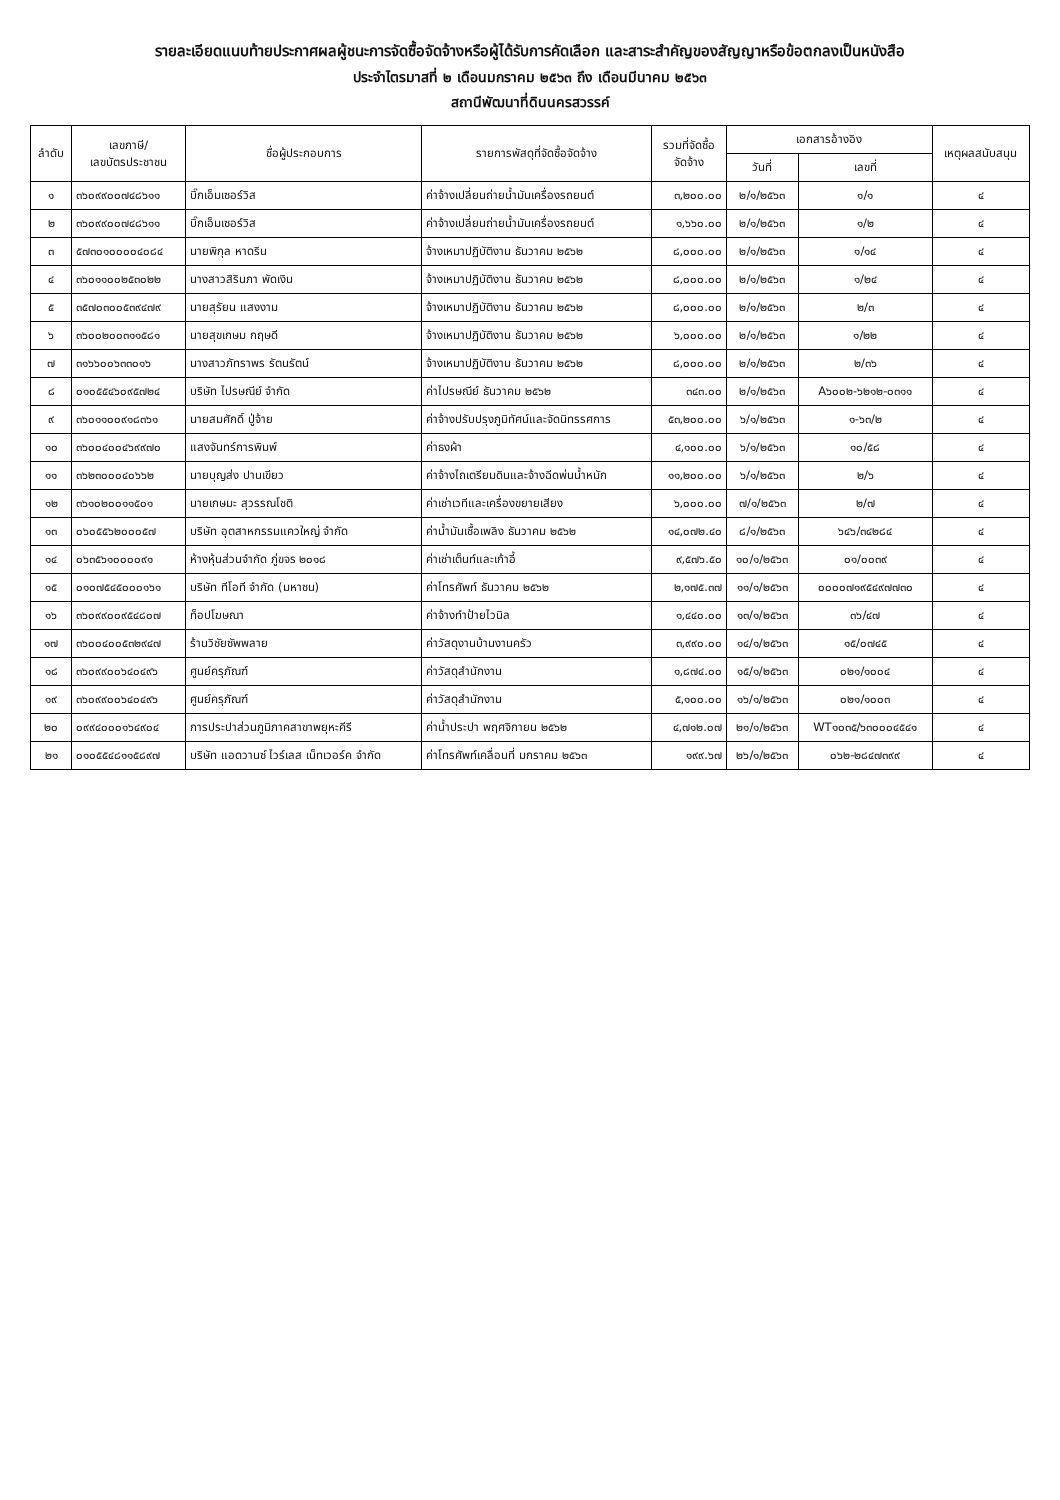รายละเอียดแนบท้ายประกาศผลผู้ชนะการจัดซื้อจัดจ้างหรือผู้ได้รับการคัดเลือก และสาระสำคัญของสัญญาหรือข้อตกลงเป็นหนังสือ
ประจำไตรมาสที่ ๒ เดือนมกราคม ๒๕๖๓ ถึง เดือนมีนาคม ๒๕๖๓
สถานีพัฒนาที่ดินนครสวรรค์
| ลำดับ | เลขภาษี/ เลขบัตรประชาชน | ชื่อผู้ประกอบการ | รายการพัสดุที่จัดซื้อจัดจ้าง | รวมที่จัดซื้อ จัดจ้าง | เอกสารอ้างอิง | | เหตุผลสนับสนุน |
| --- | --- | --- | --- | --- | --- | --- | --- |
| | | | | | วันที่ | เลขที่ | |
| ๑ | ๓๖๐๙๙๐๐๗๔๘๖๑๑ | บิ๊กเอ็มเซอร์วิส | ค่าจ้างเปลี่ยนถ่ายน้ำมันเครื่องรถยนต์ | ๓,๒๐๐.๐๐ | ๒/๑/๒๕๖๓ | ๑/๑ | ๔ |
| ๒ | ๓๖๐๙๙๐๐๗๔๘๖๑๑ | บิ๊กเอ็มเซอร์วิส | ค่าจ้างเปลี่ยนถ่ายน้ำมันเครื่องรถยนต์ | ๑,๖๖๐.๐๐ | ๒/๑/๒๕๖๓ | ๑/๒ | ๔ |
| ๓ | ๕๗๓๐๑๐๐๐๐๔๐๘๔ | นายพิกุล หาดริน | จ้างเหมาปฏิบัติงาน ธันวาคม ๒๕๖๒ | ๘,๐๐๐.๐๐ | ๒/๑/๒๕๖๓ | ๑/๑๔ | ๔ |
| ๔ | ๓๖๐๑๑๐๐๒๕๓๐๒๒ | นางสาวสิรินภา พัดเงิน | จ้างเหมาปฏิบัติงาน ธันวาคม ๒๕๖๒ | ๘,๐๐๐.๐๐ | ๒/๑/๒๕๖๓ | ๑/๒๔ | ๔ |
| ๕ | ๓๕๗๐๓๐๐๕๓๙๔๗๙ | นายสุรัยน แสงงาม | จ้างเหมาปฏิบัติงาน ธันวาคม ๒๕๖๒ | ๘,๐๐๐.๐๐ | ๒/๑/๒๕๖๓ | ๒/๓ | ๔ |
| ๖ | ๓๖๐๐๒๐๐๓๑๑๕๘๑ | นายสุขเกษม กฤษดี | จ้างเหมาปฏิบัติงาน ธันวาคม ๒๕๖๒ | ๖,๐๐๐.๐๐ | ๒/๑/๒๕๖๓ | ๑/๒๒ | ๔ |
| ๗ | ๓๑๖๖๐๐๖๓๓๐๑๖ | นางสาวภัทราพร รัตนรัตน์ | จ้างเหมาปฏิบัติงาน ธันวาคม ๒๕๖๒ | ๘,๐๐๐.๐๐ | ๒/๑/๒๕๖๓ | ๒/๓๖ | ๔ |
| ๘ | ๐๑๐๕๕๔๖๐๙๕๗๒๔ | บริษัท ไปรษณีย์ จำกัด | ค่าไปรษณีย์ ธันวาคม ๒๕๖๒ | ๓๔๓.๐๐ | ๒/๑/๒๕๖๓ | A๖๐๐๒-๖๒๑๒-๐๓๑๑ | ๔ |
| ๙ | ๓๖๐๑๑๐๐๙๑๘๓๖๑ | นายสมศักดิ์ ปู่จ้าย | ค่าจ้างปรับปรุงภูมิทัศน์และจัดนิทรรศการ | ๕๓,๒๐๐.๐๐ | ๖/๑/๒๕๖๓ | ๑-๖๓/๒ | ๔ |
| ๑๐ | ๓๖๐๐๔๐๐๔๖๙๙๗๐ | แสงจันทร์การพิมพ์ | ค่าธงผ้า | ๔,๑๐๐.๐๐ | ๖/๑/๒๕๖๓ | ๑๐/๕๘ | ๔ |
| ๑๑ | ๓๖๒๓๐๐๐๔๐๖๖๒ | นายบุญส่ง ปานเขียว | ค่าจ้างไถเตรียมดินและจ้างฉีดพ่นน้ำหมัก | ๑๑,๒๐๐.๐๐ | ๖/๑/๒๕๖๓ | ๒/๖ | ๔ |
| ๑๒ | ๓๖๑๐๒๐๐๑๑๕๐๑ | นายเกษมะ สุวรรณโชติ | ค่าเช่าเวทีและเครื่องขยายเสียง | ๖,๐๐๐.๐๐ | ๗/๑/๒๕๖๓ | ๒/๗ | ๔ |
| ๑๓ | ๐๖๐๕๕๖๒๐๐๐๕๗ | บริษัท อุตสาหกรรมแควใหญ่ จำกัด | ค่าน้ำมันเชื้อเพลิง ธันวาคม ๒๕๖๒ | ๑๔,๐๗๒.๔๐ | ๘/๑/๒๕๖๓ | ๖๔๖/๓๔๒๘๔ | ๔ |
| ๑๔ | ๐๖๓๕๖๑๐๐๐๐๙๑ | ห้างหุ้นส่วนจำกัด ภู่ขจร ๒๐๑๘ | ค่าเช่าเต็นท์และเก้าอี้ | ๙,๕๗๖.๕๐ | ๑๐/๑/๒๕๖๓ | ๐๑/๐๐๓๙ | ๔ |
| ๑๕ | ๐๑๐๗๕๔๕๐๐๐๑๖๑ | บริษัท ทีโอที จำกัด (มหาชน) | ค่าโทรศัพท์ ธันวาคม ๒๕๖๒ | ๒,๑๗๕.๓๗ | ๑๑/๑/๒๕๖๓ | ๐๐๐๐๗๑๙๕๔๙๗๗๓๐ | ๔ |
| ๑๖ | ๓๖๐๙๙๐๐๙๕๔๘๐๗ | ท็อปโฆษณา | ค่าจ้างทำป้ายไวนิล | ๑,๔๔๐.๐๐ | ๑๓/๑/๒๕๖๓ | ๓๖/๔๗ | ๔ |
| ๑๗ | ๓๖๐๐๔๐๐๕๓๒๙๔๗ | ร้านวิชัยซัพพลาย | ค่าวัสดุงานบ้านงานครัว | ๓,๙๙๐.๐๐ | ๑๔/๑/๒๕๖๓ | ๑๕/๐๗๔๕ | ๔ |
| ๑๘ | ๓๖๐๙๙๐๐๖๔๐๔๙๖ | ศูนย์ครุภัณฑ์ | ค่าวัสดุสำนักงาน | ๑,๘๗๔.๐๐ | ๑๕/๑/๒๕๖๓ | ๐๒๑/๑๐๐๔ | ๔ |
| ๑๙ | ๓๖๐๙๙๐๐๖๔๐๔๙๖ | ศูนย์ครุภัณฑ์ | ค่าวัสดุสำนักงาน | ๕,๑๐๐.๐๐ | ๑๖/๑/๒๕๖๓ | ๐๒๑/๑๐๐๓ | ๔ |
| ๒๐ | ๐๙๙๔๐๐๐๑๖๔๙๐๔ | การประปาส่วนภูมิภาคสาขาพยุหะคีรี | ค่าน้ำประปา พฤศจิกายน ๒๕๖๒ | ๔,๗๑๒.๐๗ | ๒๑/๑/๒๕๖๓ | WT๑๐๓๕/๖๓๐๐๐๔๕๔๑ | ๔ |
| ๒๑ | ๐๑๐๕๕๔๘๑๑๕๘๙๗ | บริษัท แอดวานซ์ ไวร์เลส เน็ทเวอร์ค จำกัด | ค่าโทรศัพท์เคลื่อนที่ มกราคม ๒๕๖๓ | ๑๙๙.๖๗ | ๒๖/๑/๒๕๖๓ | ๐๖๒-๒๘๔๗๓๙๙ | ๔ |